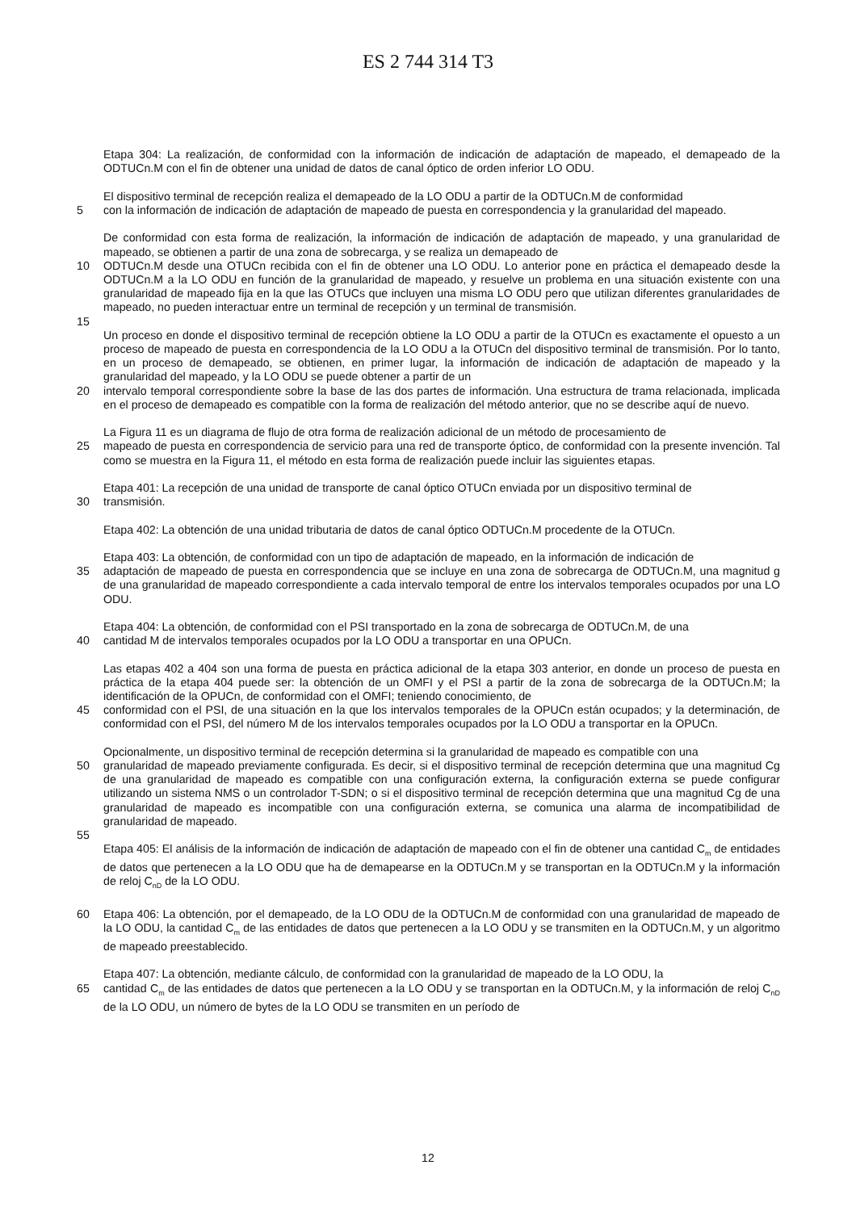ES 2 744 314 T3
Etapa 304: La realización, de conformidad con la información de indicación de adaptación de mapeado, el demapeado de la ODTUCn.M con el fin de obtener una unidad de datos de canal óptico de orden inferior LO ODU.
El dispositivo terminal de recepción realiza el demapeado de la LO ODU a partir de la ODTUCn.M de conformidad
5 con la información de indicación de adaptación de mapeado de puesta en correspondencia y la granularidad del mapeado.
De conformidad con esta forma de realización, la información de indicación de adaptación de mapeado, y una granularidad de mapeado, se obtienen a partir de una zona de sobrecarga, y se realiza un demapeado de
10 ODTUCn.M desde una OTUCn recibida con el fin de obtener una LO ODU. Lo anterior pone en práctica el demapeado desde la ODTUCn.M a la LO ODU en función de la granularidad de mapeado, y resuelve un problema en una situación existente con una granularidad de mapeado fija en la que las OTUCs que incluyen una misma LO ODU pero que utilizan diferentes granularidades de mapeado, no pueden interactuar entre un terminal de recepción y un terminal de transmisión.
15
Un proceso en donde el dispositivo terminal de recepción obtiene la LO ODU a partir de la OTUCn es exactamente el opuesto a un proceso de mapeado de puesta en correspondencia de la LO ODU a la OTUCn del dispositivo terminal de transmisión. Por lo tanto, en un proceso de demapeado, se obtienen, en primer lugar, la información de indicación de adaptación de mapeado y la granularidad del mapeado, y la LO ODU se puede obtener a partir de un
20 intervalo temporal correspondiente sobre la base de las dos partes de información. Una estructura de trama relacionada, implicada en el proceso de demapeado es compatible con la forma de realización del método anterior, que no se describe aquí de nuevo.
La Figura 11 es un diagrama de flujo de otra forma de realización adicional de un método de procesamiento de
25 mapeado de puesta en correspondencia de servicio para una red de transporte óptico, de conformidad con la presente invención. Tal como se muestra en la Figura 11, el método en esta forma de realización puede incluir las siguientes etapas.
Etapa 401: La recepción de una unidad de transporte de canal óptico OTUCn enviada por un dispositivo terminal de
30 transmisión.
Etapa 402: La obtención de una unidad tributaria de datos de canal óptico ODTUCn.M procedente de la OTUCn.
Etapa 403: La obtención, de conformidad con un tipo de adaptación de mapeado, en la información de indicación de
35 adaptación de mapeado de puesta en correspondencia que se incluye en una zona de sobrecarga de ODTUCn.M, una magnitud g de una granularidad de mapeado correspondiente a cada intervalo temporal de entre los intervalos temporales ocupados por una LO ODU.
Etapa 404: La obtención, de conformidad con el PSI transportado en la zona de sobrecarga de ODTUCn.M, de una
40 cantidad M de intervalos temporales ocupados por la LO ODU a transportar en una OPUCn.
Las etapas 402 a 404 son una forma de puesta en práctica adicional de la etapa 303 anterior, en donde un proceso de puesta en práctica de la etapa 404 puede ser: la obtención de un OMFI y el PSI a partir de la zona de sobrecarga de la ODTUCn.M; la identificación de la OPUCn, de conformidad con el OMFI; teniendo conocimiento, de
45 conformidad con el PSI, de una situación en la que los intervalos temporales de la OPUCn están ocupados; y la determinación, de conformidad con el PSI, del número M de los intervalos temporales ocupados por la LO ODU a transportar en la OPUCn.
Opcionalmente, un dispositivo terminal de recepción determina si la granularidad de mapeado es compatible con una
50 granularidad de mapeado previamente configurada. Es decir, si el dispositivo terminal de recepción determina que una magnitud Cg de una granularidad de mapeado es compatible con una configuración externa, la configuración externa se puede configurar utilizando un sistema NMS o un controlador T-SDN; o si el dispositivo terminal de recepción determina que una magnitud Cg de una granularidad de mapeado es incompatible con una configuración externa, se comunica una alarma de incompatibilidad de granularidad de mapeado.
55
Etapa 405: El análisis de la información de indicación de adaptación de mapeado con el fin de obtener una cantidad C<sub>m</sub> de entidades de datos que pertenecen a la LO ODU que ha de demapearse en la ODTUCn.M y se transportan en la ODTUCn.M y la información de reloj C<sub>nD</sub> de la LO ODU.
60 Etapa 406: La obtención, por el demapeado, de la LO ODU de la ODTUCn.M de conformidad con una granularidad de mapeado de la LO ODU, la cantidad C<sub>m</sub> de las entidades de datos que pertenecen a la LO ODU y se transmiten en la ODTUCn.M, y un algoritmo de mapeado preestablecido.
Etapa 407: La obtención, mediante cálculo, de conformidad con la granularidad de mapeado de la LO ODU, la
65 cantidad C<sub>m</sub> de las entidades de datos que pertenecen a la LO ODU y se transportan en la ODTUCn.M, y la información de reloj C<sub>nD</sub> de la LO ODU, un número de bytes de la LO ODU se transmiten en un período de
12